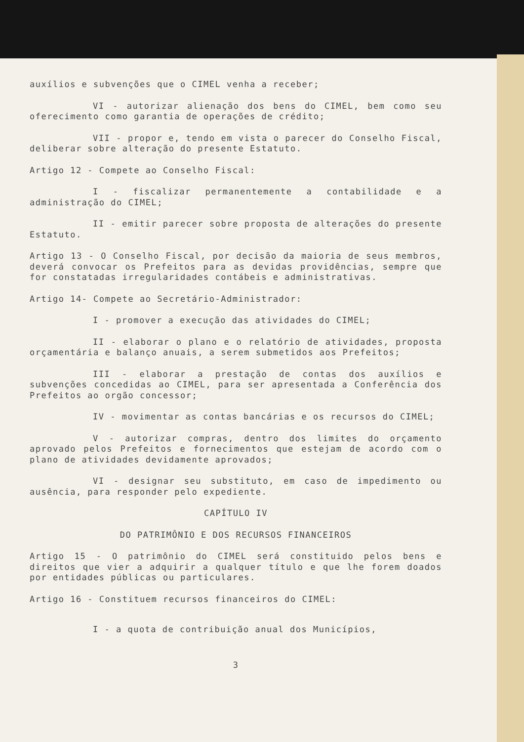auxílios e subvenções que o CIMEL venha a receber;
VI - autorizar alienação dos bens do CIMEL, bem como seu oferecimento como garantia de operações de crédito;
VII - propor e, tendo em vista o parecer do Conselho Fiscal, deliberar sobre alteração do presente Estatuto.
Artigo 12 - Compete ao Conselho Fiscal:
I - fiscalizar permanentemente a contabilidade e a administração do CIMEL;
II - emitir parecer sobre proposta de alterações do presente Estatuto.
Artigo 13 - O Conselho Fiscal, por decisão da maioria de seus membros, deverá convocar os Prefeitos para as devidas providências, sempre que for constatadas irregularidades contábeis e administrativas.
Artigo 14- Compete ao Secretário-Administrador:
I - promover a execução das atividades do CIMEL;
II - elaborar o plano e o relatório de atividades, proposta orçamentária e balanço anuais, a serem submetidos aos Prefeitos;
III - elaborar a prestação de contas dos auxílios e subvenções concedidas ao CIMEL, para ser apresentada a Conferência dos Prefeitos ao orgão concessor;
IV - movimentar as contas bancárias e os recursos do CIMEL;
V - autorizar compras, dentro dos limites do orçamento aprovado pelos Prefeitos e fornecimentos que estejam de acordo com o plano de atividades devidamente aprovados;
VI - designar seu substituto, em caso de impedimento ou ausência, para responder pelo expediente.
CAPÍTULO IV
DO PATRIMÔNIO E DOS RECURSOS FINANCEIROS
Artigo 15 - O patrimônio do CIMEL será constituido pelos bens e direitos que vier a adquirir a qualquer título e que lhe forem doados por entidades públicas ou particulares.
Artigo 16 - Constituem recursos financeiros do CIMEL:
I - a quota de contribuição anual dos Municípios,
3